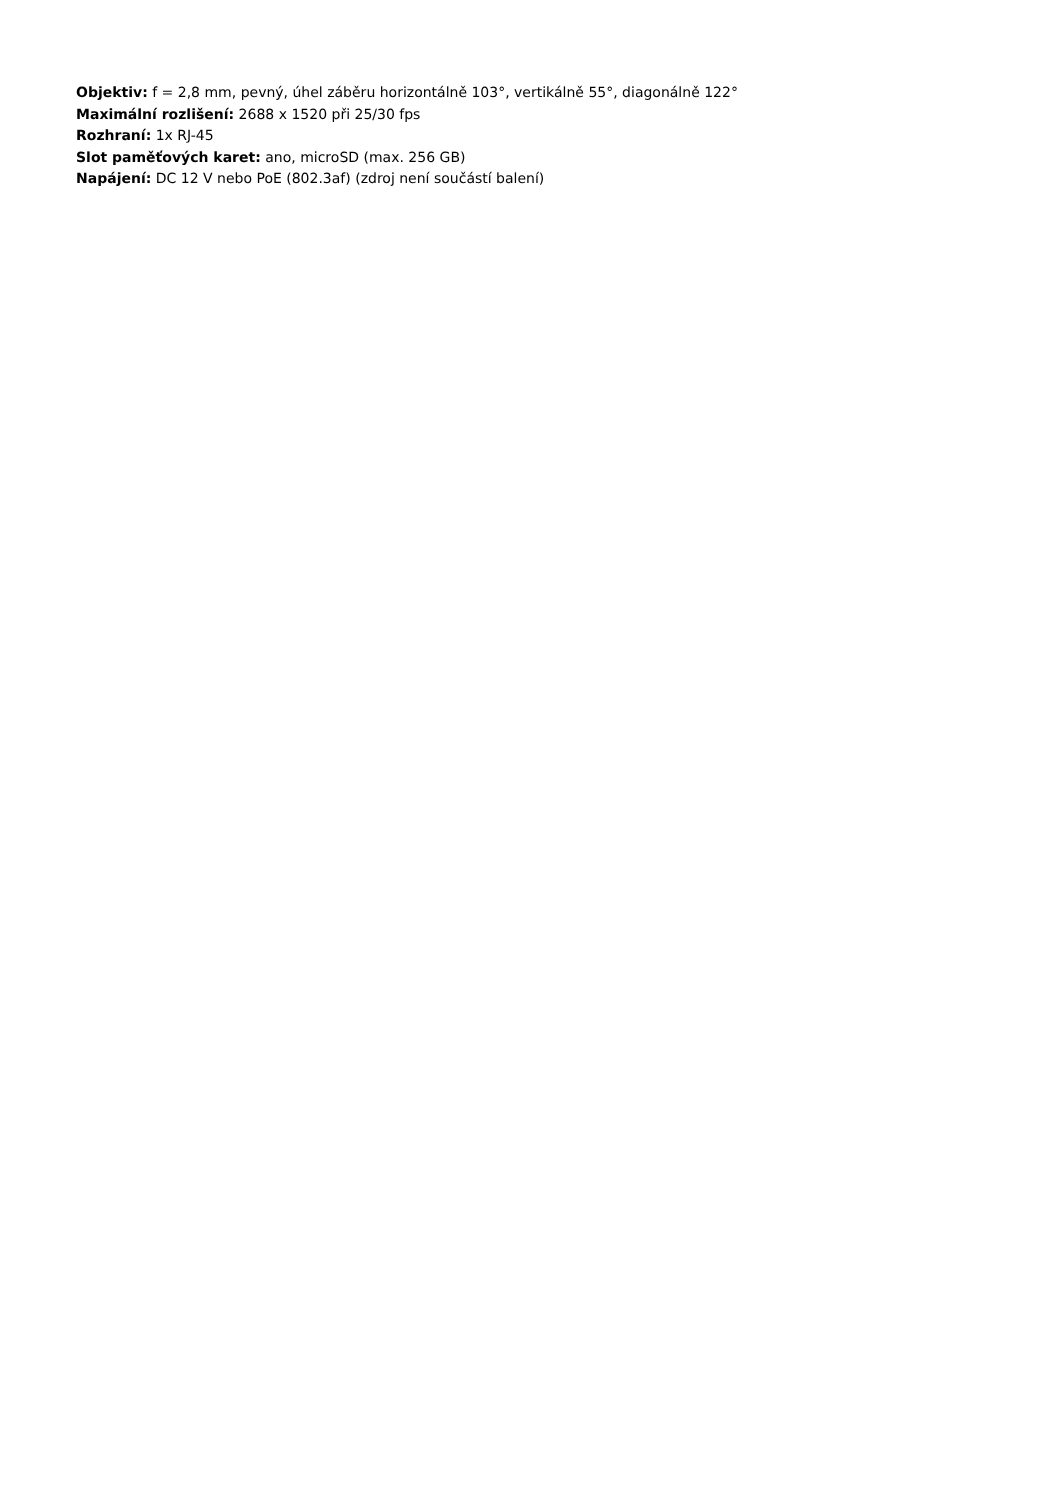Objektiv: f = 2,8 mm, pevný, úhel záběru horizontálně 103°, vertikálně 55°, diagonálně 122°
Maximální rozlišení: 2688 x 1520 při 25/30 fps
Rozhraní: 1x RJ-45
Slot paměťových karet: ano, microSD (max. 256 GB)
Napájení: DC 12 V nebo PoE (802.3af) (zdroj není součástí balení)